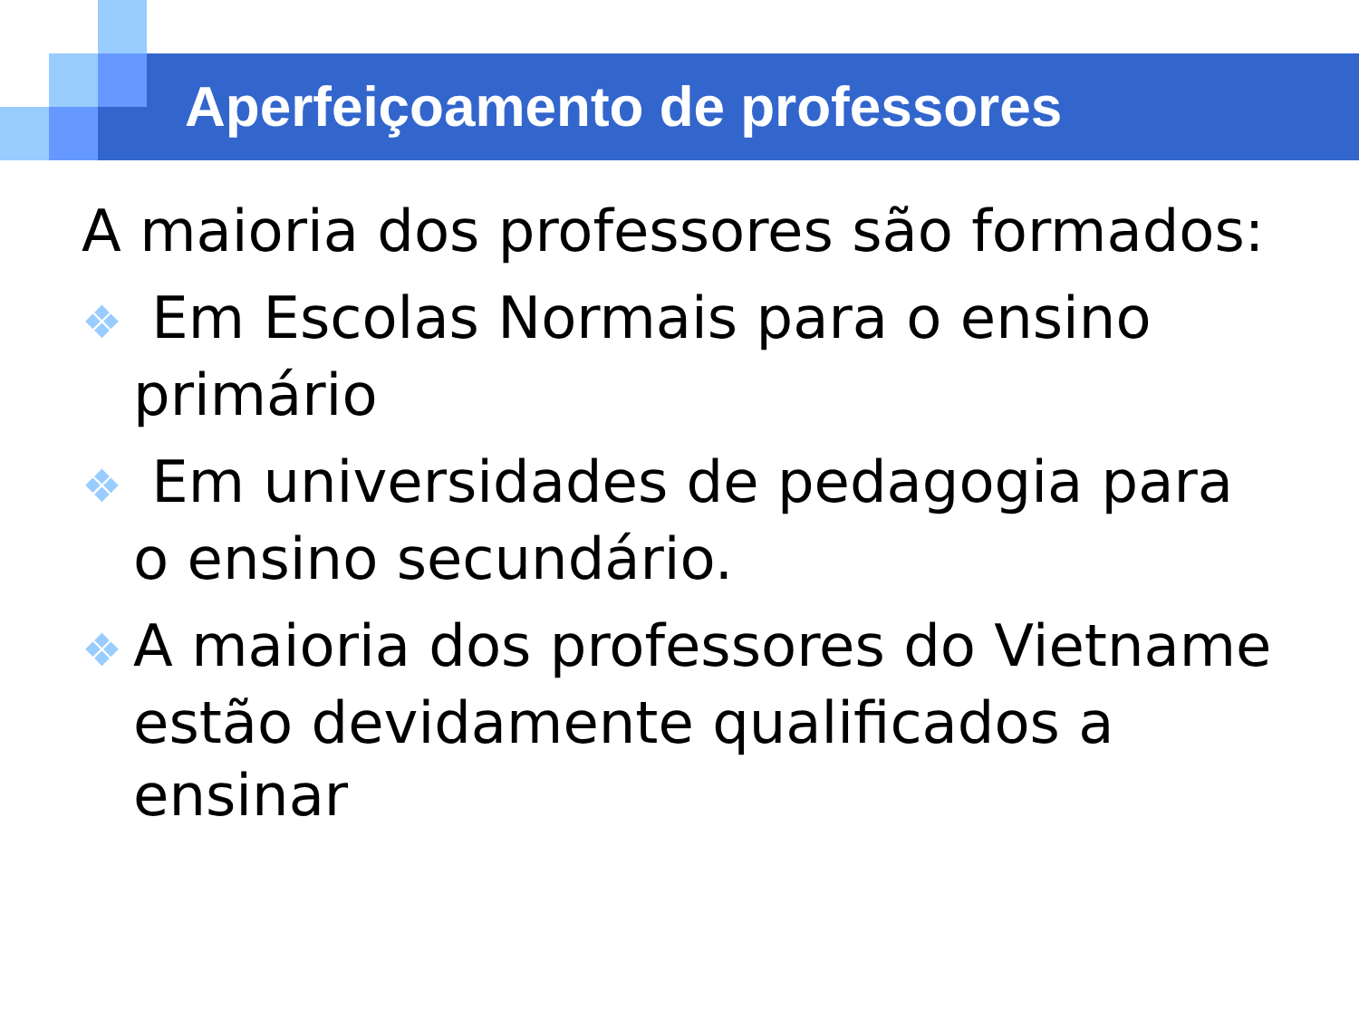Aperfeiçoamento de professores
A maioria dos professores são formados:
❖ Em Escolas Normais para o ensino primário
❖ Em universidades de pedagogia para o ensino secundário.
❖ A maioria dos professores do Vietname estão devidamente qualificados a ensinar